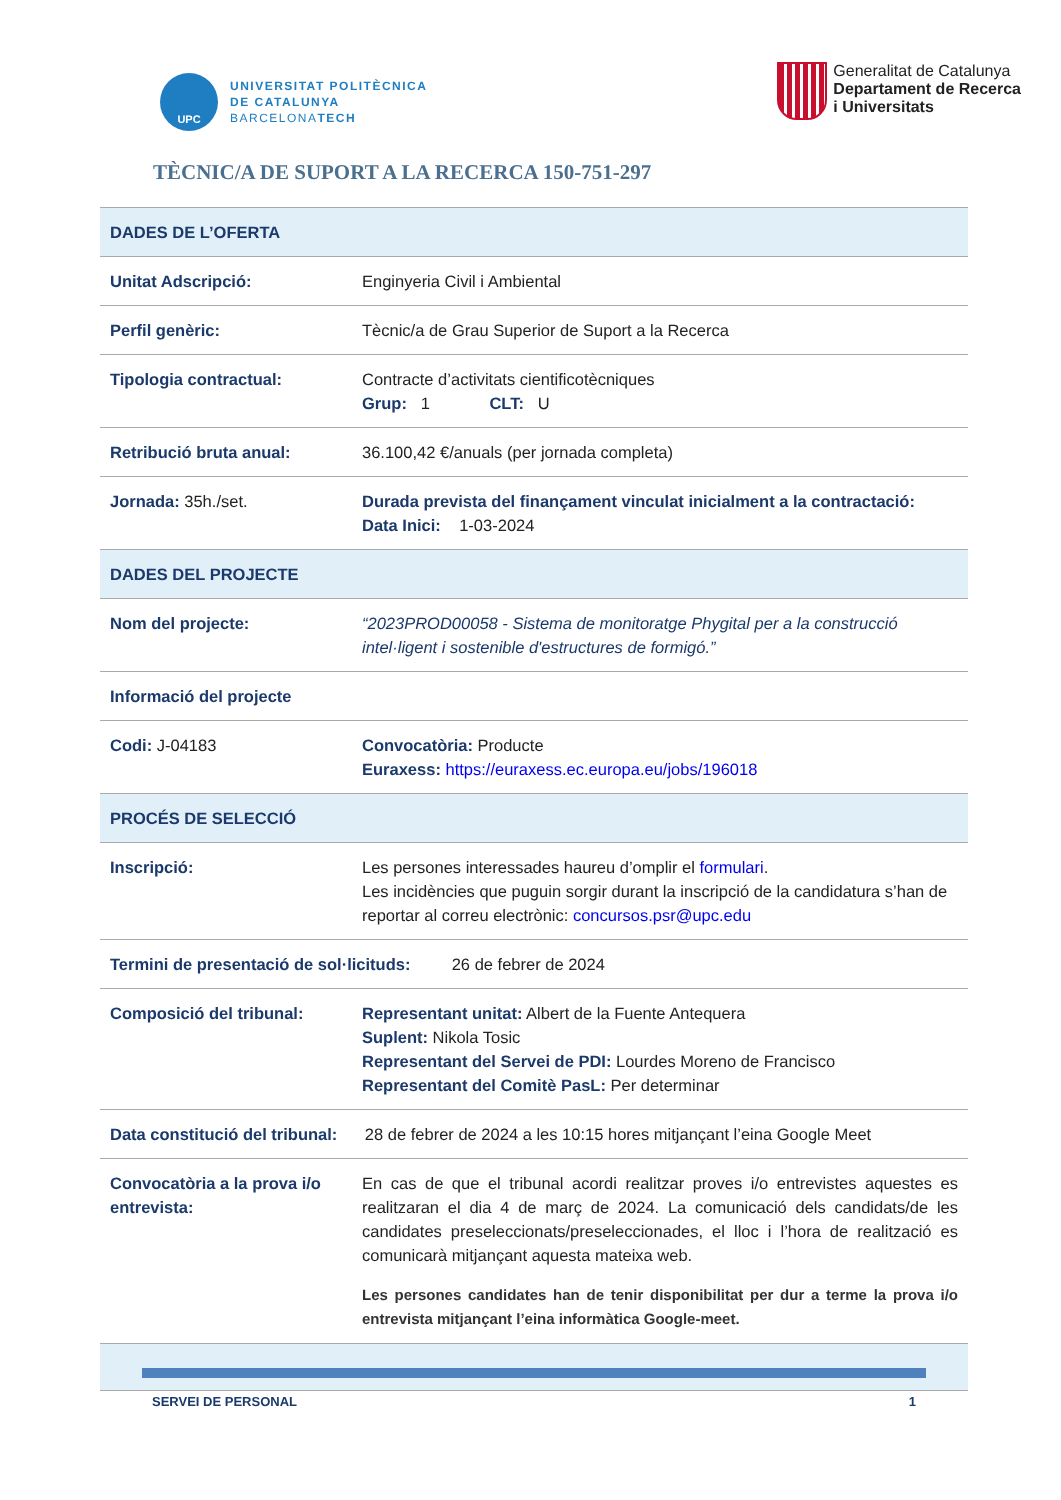UPC
UNIVERSITAT POLITÈCNICA
DE CATALUNYA
BARCELONATECH
Generalitat de Catalunya
Departament de Recerca
i Universitats
TÈCNIC/A DE SUPORT A LA RECERCA 150-751-297
| DADES DE L’OFERTA | |
| Unitat Adscripció: | Enginyeria Civil i Ambiental |
| Perfil genèric: | Tècnic/a de Grau Superior de Suport a la Recerca |
| Tipologia contractual: | Contracte d’activitats cientificotècniques Grup: 1 CLT: U |
| Retribució bruta anual: | 36.100,42 €/anuals (per jornada completa) |
| Jornada: 35h./set. | Durada prevista del finançament vinculat inicialment a la contractació: Data Inici: 1-03-2024 |
| DADES DEL PROJECTE | |
| Nom del projecte: | “2023PROD00058 - Sistema de monitoratge Phygital per a la construcció intel·ligent i sostenible d'estructures de formigó.” |
| Informació del projecte | |
| Codi: J-04183 | Convocatòria: Producte Euraxess: https://euraxess.ec.europa.eu/jobs/196018 |
| PROCÉS DE SELECCIÓ | |
| Inscripció: | Les persones interessades haureu d’omplir el formulari . Les incidències que puguin sorgir durant la inscripció de la candidatura s’han de reportar al correu electrònic: concursos.psr@upc.edu |
| Termini de presentació de sol·licituds: 26 de febrer de 2024 | |
| Composició del tribunal: | Representant unitat: Albert de la Fuente Antequera Suplent: Nikola Tosic Representant del Servei de PDI: Lourdes Moreno de Francisco Representant del Comitè PasL: Per determinar |
| Data constitució del tribunal: 28 de febrer de 2024 a les 10:15 hores mitjançant l’eina Google Meet | |
| Convocatòria a la prova i/o entrevista: | En cas de que el tribunal acordi realitzar proves i/o entrevistes aquestes es realitzaran el dia 4 de març de 2024. La comunicació dels candidats/de les candidates preseleccionats/preseleccionades, el lloc i l’hora de realització es comunicarà mitjançant aquesta mateixa web. Les persones candidates han de tenir disponibilitat per dur a terme la prova i/o entrevista mitjançant l’eina informàtica Google-meet. |
SERVEI DE PERSONAL 1